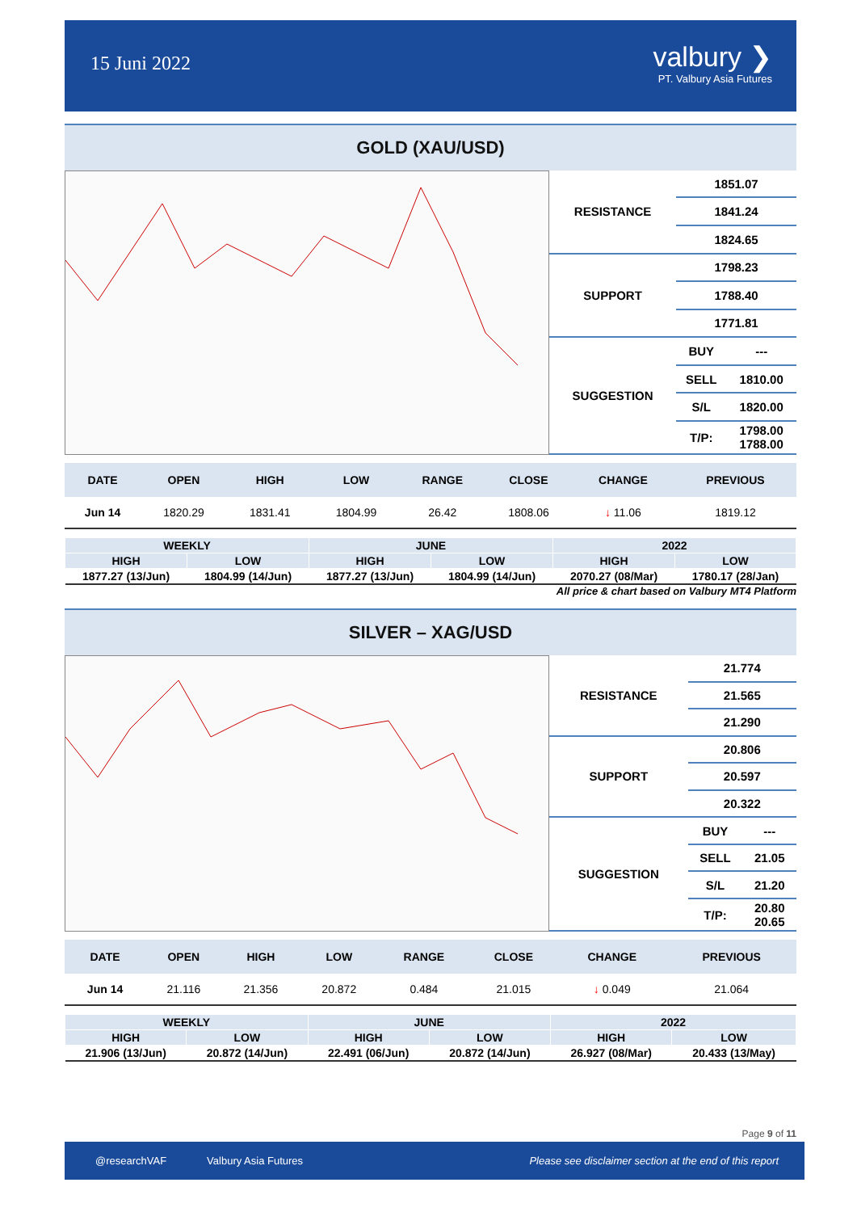15 Juni 2022
valbury ❯
PT. Valbury Asia Futures
GOLD (XAU/USD)
| RESISTANCE | 1851.07 | |
| | 1841.24 | |
| | 1824.65 | |
| SUPPORT | 1798.23 | |
| | 1788.40 | |
| | 1771.81 | |
| SUGGESTION | BUY | --- |
| | SELL | 1810.00 |
| | S/L | 1820.00 |
| | T/P: | 1798.00 1788.00 |
| DATE | OPEN | HIGH | LOW | RANGE | CLOSE | CHANGE | PREVIOUS |
| --- | --- | --- | --- | --- | --- | --- | --- |
| Jun 14 | 1820.29 | 1831.41 | 1804.99 | 26.42 | 1808.06 | ↓ 11.06 | 1819.12 |
| WEEKLY | | JUNE | | 2022 | |
| --- | --- | --- | --- | --- | --- |
| HIGH | LOW | HIGH | LOW | HIGH | LOW |
| 1877.27 (13/Jun) | 1804.99 (14/Jun) | 1877.27 (13/Jun) | 1804.99 (14/Jun) | 2070.27 (08/Mar) | 1780.17 (28/Jan) |
All price & chart based on Valbury MT4 Platform
SILVER – XAG/USD
| RESISTANCE | 21.774 | |
| | 21.565 | |
| | 21.290 | |
| SUPPORT | 20.806 | |
| | 20.597 | |
| | 20.322 | |
| SUGGESTION | BUY | --- |
| | SELL | 21.05 |
| | S/L | 21.20 |
| | T/P: | 20.80 20.65 |
| DATE | OPEN | HIGH | LOW | RANGE | CLOSE | CHANGE | PREVIOUS |
| --- | --- | --- | --- | --- | --- | --- | --- |
| Jun 14 | 21.116 | 21.356 | 20.872 | 0.484 | 21.015 | ↓ 0.049 | 21.064 |
| WEEKLY | | JUNE | | 2022 | |
| --- | --- | --- | --- | --- | --- |
| HIGH | LOW | HIGH | LOW | HIGH | LOW |
| 21.906 (13/Jun) | 20.872 (14/Jun) | 22.491 (06/Jun) | 20.872 (14/Jun) | 26.927 (08/Mar) | 20.433 (13/May) |
Page 9 of 11
@researchVAF Valbury Asia Futures Please see disclaimer section at the end of this report